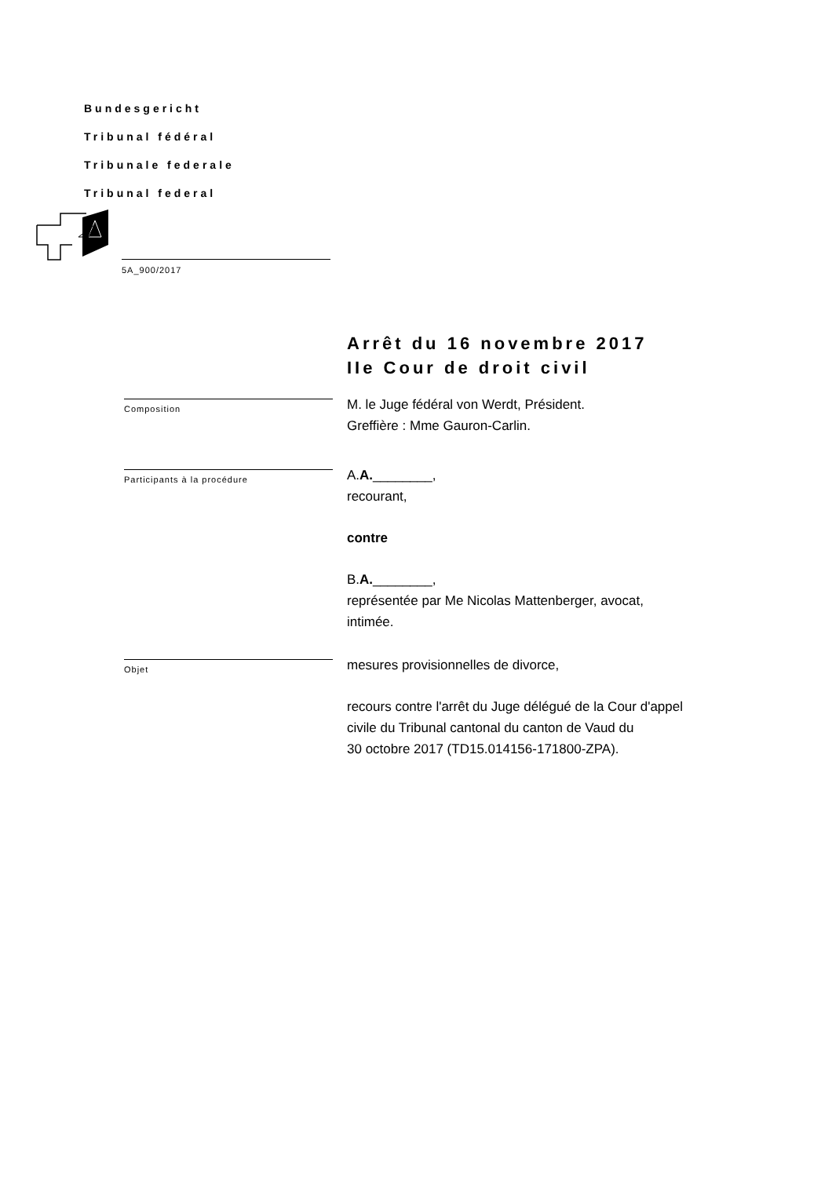Bundesgericht
Tribunal fédéral
Tribunale federale
Tribunal federal
5A_900/2017
Arrêt du 16 novembre 2017
IIe Cour de droit civil
Composition
M. le Juge fédéral von Werdt, Président.
Greffière : Mme Gauron-Carlin.
Participants à la procédure
A.A.________,
recourant,
contre
B.A.________,
représentée par Me Nicolas Mattenberger, avocat,
intimée.
Objet
mesures provisionnelles de divorce,
recours contre l'arrêt du Juge délégué de la Cour d'appel
civile du Tribunal cantonal du canton de Vaud du
30 octobre 2017 (TD15.014156-171800-ZPA).